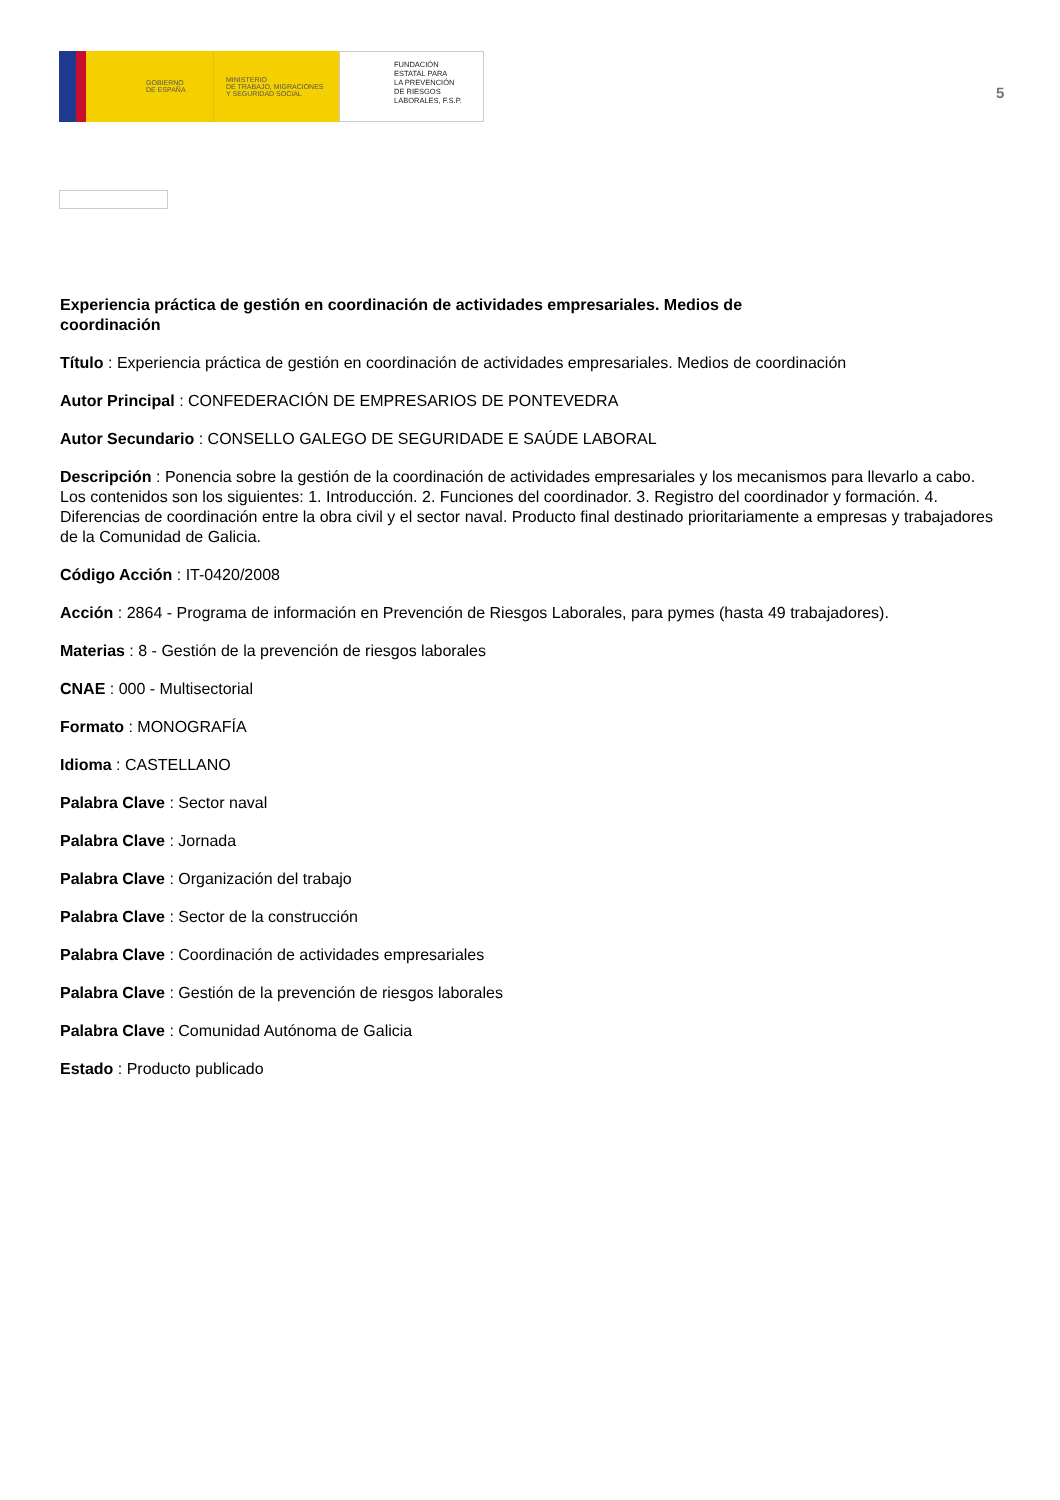GOBIERNO
DE ESPAÑA
MINISTERIO
DE TRABAJO, MIGRACIONES
Y SEGURIDAD SOCIAL
FUNDACIÓN
ESTATAL PARA
LA PREVENCIÓN
DE RIESGOS
LABORALES, F.S.P.
5
Experiencia práctica de gestión en coordinación de actividades empresariales. Medios de coordinación
Título : Experiencia práctica de gestión en coordinación de actividades empresariales. Medios de coordinación
Autor Principal : CONFEDERACIÓN DE EMPRESARIOS DE PONTEVEDRA
Autor Secundario : CONSELLO GALEGO DE SEGURIDADE E SAÚDE LABORAL
Descripción : Ponencia sobre la gestión de la coordinación de actividades empresariales y los mecanismos para llevarlo a cabo. Los contenidos son los siguientes: 1. Introducción. 2. Funciones del coordinador. 3. Registro del coordinador y formación. 4. Diferencias de coordinación entre la obra civil y el sector naval. Producto final destinado prioritariamente a empresas y trabajadores de la Comunidad de Galicia.
Código Acción : IT-0420/2008
Acción : 2864 - Programa de información en Prevención de Riesgos Laborales, para pymes (hasta 49 trabajadores).
Materias : 8 - Gestión de la prevención de riesgos laborales
CNAE : 000 - Multisectorial
Formato : MONOGRAFÍA
Idioma : CASTELLANO
Palabra Clave : Sector naval
Palabra Clave : Jornada
Palabra Clave : Organización del trabajo
Palabra Clave : Sector de la construcción
Palabra Clave : Coordinación de actividades empresariales
Palabra Clave : Gestión de la prevención de riesgos laborales
Palabra Clave : Comunidad Autónoma de Galicia
Estado : Producto publicado